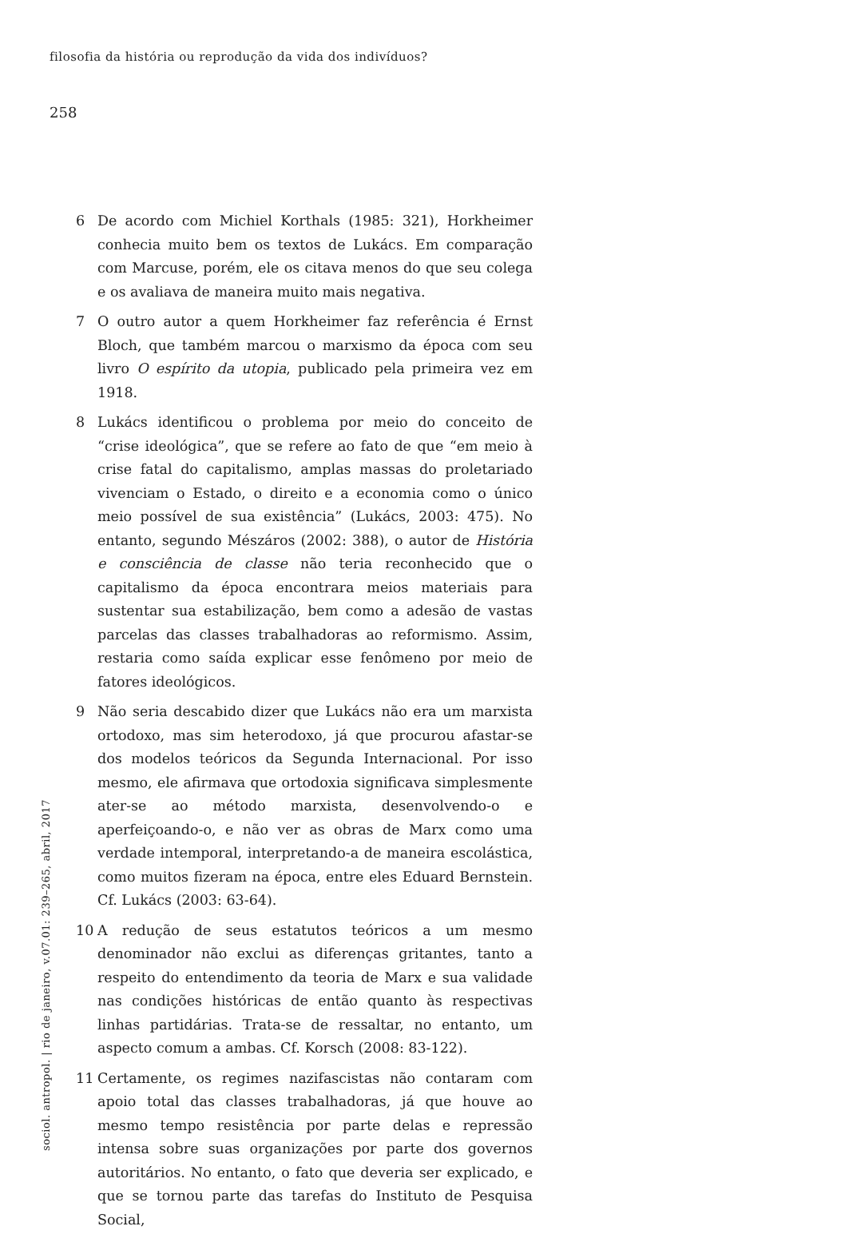filosofia da história ou reprodução da vida dos indivíduos?
258
6 De acordo com Michiel Korthals (1985: 321), Horkheimer conhecia muito bem os textos de Lukács. Em comparação com Marcuse, porém, ele os citava menos do que seu colega e os avaliava de maneira muito mais negativa.
7 O outro autor a quem Horkheimer faz referência é Ernst Bloch, que também marcou o marxismo da época com seu livro O espírito da utopia, publicado pela primeira vez em 1918.
8 Lukács identificou o problema por meio do conceito de “crise ideológica”, que se refere ao fato de que “em meio à crise fatal do capitalismo, amplas massas do proletariado vivenciam o Estado, o direito e a economia como o único meio possível de sua existência” (Lukács, 2003: 475). No entanto, segundo Mészáros (2002: 388), o autor de História e consciência de classe não teria reconhecido que o capitalismo da época encontrara meios materiais para sustentar sua estabilização, bem como a adesão de vastas parcelas das classes trabalhadoras ao reformismo. Assim, restaria como saída explicar esse fenômeno por meio de fatores ideológicos.
9 Não seria descabido dizer que Lukács não era um marxista ortodoxo, mas sim heterodoxo, já que procurou afastar-se dos modelos teóricos da Segunda Internacional. Por isso mesmo, ele afirmava que ortodoxia significava simplesmente ater-se ao método marxista, desenvolvendo-o e aperfeiçoando-o, e não ver as obras de Marx como uma verdade intemporal, interpretando-a de maneira escolástica, como muitos fizeram na época, entre eles Eduard Bernstein. Cf. Lukács (2003: 63-64).
10 A redução de seus estatutos teóricos a um mesmo denominador não exclui as diferenças gritantes, tanto a respeito do entendimento da teoria de Marx e sua validade nas condições históricas de então quanto às respectivas linhas partidárias. Trata-se de ressaltar, no entanto, um aspecto comum a ambas. Cf. Korsch (2008: 83-122).
11 Certamente, os regimes nazifascistas não contaram com apoio total das classes trabalhadoras, já que houve ao mesmo tempo resistência por parte delas e repressão intensa sobre suas organizações por parte dos governos autoritários. No entanto, o fato que deveria ser explicado, e que se tornou parte das tarefas do Instituto de Pesquisa Social,
sociol. antropol. | rio de janeiro, v.07.01: 239–265, abril, 2017